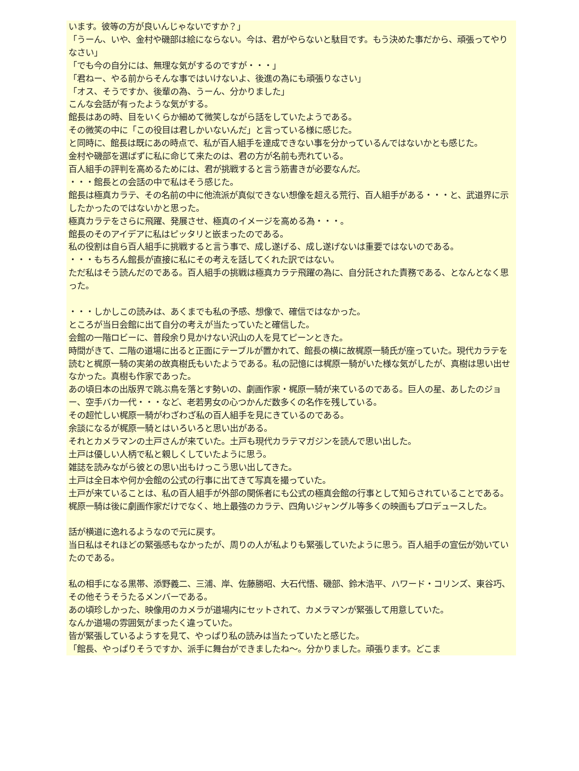います。彼等の方が良いんじゃないですか？」
「うーん、いや、金村や磯部は絵にならない。今は、君がやらないと駄目です。もう決めた事だから、頑張ってやりなさい」
「でも今の自分には、無理な気がするのですが・・・」
「君ねー、やる前からそんな事ではいけないよ、後進の為にも頑張りなさい」
「オス、そうですか、後輩の為、うーん、分かりました」
こんな会話が有ったような気がする。
館長はあの時、目をいくらか細めて微笑しながら話をしていたようである。
その微笑の中に「この役目は君しかいないんだ」と言っている様に感じた。
と同時に、館長は既にあの時点で、私が百人組手を達成できない事を分かっているんではないかとも感じた。
金村や磯部を選ばずに私に命じて来たのは、君の方が名前も売れている。
百人組手の評判を高めるためには、君が挑戦すると言う筋書きが必要なんだ。
・・・館長との会話の中で私はそう感じた。
館長は極真カラテ、その名前の中に他流派が真似できない想像を超える荒行、百人組手がある・・・と、武道界に示したかったのではないかと思った。
極真カラテをさらに飛躍、発展させ、極真のイメージを高める為・・・。
館長のそのアイデアに私はピッタリと嵌まったのである。
私の役割は自ら百人組手に挑戦すると言う事で、成し遂げる、成し遂げないは重要ではないのである。
・・・もちろん館長が直接に私にその考えを話してくれた訳ではない。
ただ私はそう読んだのである。百人組手の挑戦は極真カラテ飛躍の為に、自分託された責務である、となんとなく思った。
・・・しかしこの読みは、あくまでも私の予感、想像で、確信ではなかった。
ところが当日会館に出て自分の考えが当たっていたと確信した。
会館の一階ロビーに、普段余り見かけない沢山の人を見てピーンときた。
時間がきて、二階の道場に出ると正面にテーブルが置かれて、館長の横に故梶原一騎氏が座っていた。現代カラテを読むと梶原一騎の実弟の故真樹氏もいたようである。私の記憶には梶原一騎がいた様な気がしたが、真樹は思い出せなかった。真樹も作家であった。
あの頃日本の出版界で跳ぶ鳥を落とす勢いの、劇画作家・梶原一騎が来ているのである。巨人の星、あしたのジョー、空手バカ一代・・・など、老若男女の心つかんだ数多くの名作を残している。
その超忙しい梶原一騎がわざわざ私の百人組手を見にきているのである。
余談になるが梶原一騎とはいろいろと思い出がある。
それとカメラマンの土戸さんが来ていた。土戸も現代カラテマガジンを読んで思い出した。
土戸は優しい人柄で私と親しくしていたように思う。
雑誌を読みながら彼との思い出もけっこう思い出してきた。
土戸は全日本や何か会館の公式の行事に出てきて写真を撮っていた。
土戸が来ていることは、私の百人組手が外部の関係者にも公式の極真会館の行事として知らされていることである。
梶原一騎は後に劇画作家だけでなく、地上最強のカラテ、四角いジャングル等多くの映画もプロデュースした。
話が横道に逸れるようなので元に戻す。
当日私はそれほどの緊張感もなかったが、周りの人が私よりも緊張していたように思う。百人組手の宣伝が効いていたのである。
私の相手になる黒帯、添野義二、三浦、岸、佐藤勝昭、大石代悟、磯部、鈴木浩平、ハワード・コリンズ、東谷巧、その他そうそうたるメンバーである。
あの頃珍しかった、映像用のカメラが道場内にセットされて、カメラマンが緊張して用意していた。
なんか道場の雰囲気がまったく違っていた。
皆が緊張しているようすを見て、やっぱり私の読みは当たっていたと感じた。
「館長、やっぱりそうですか、派手に舞台ができましたね～。分かりました。頑張ります。どこま